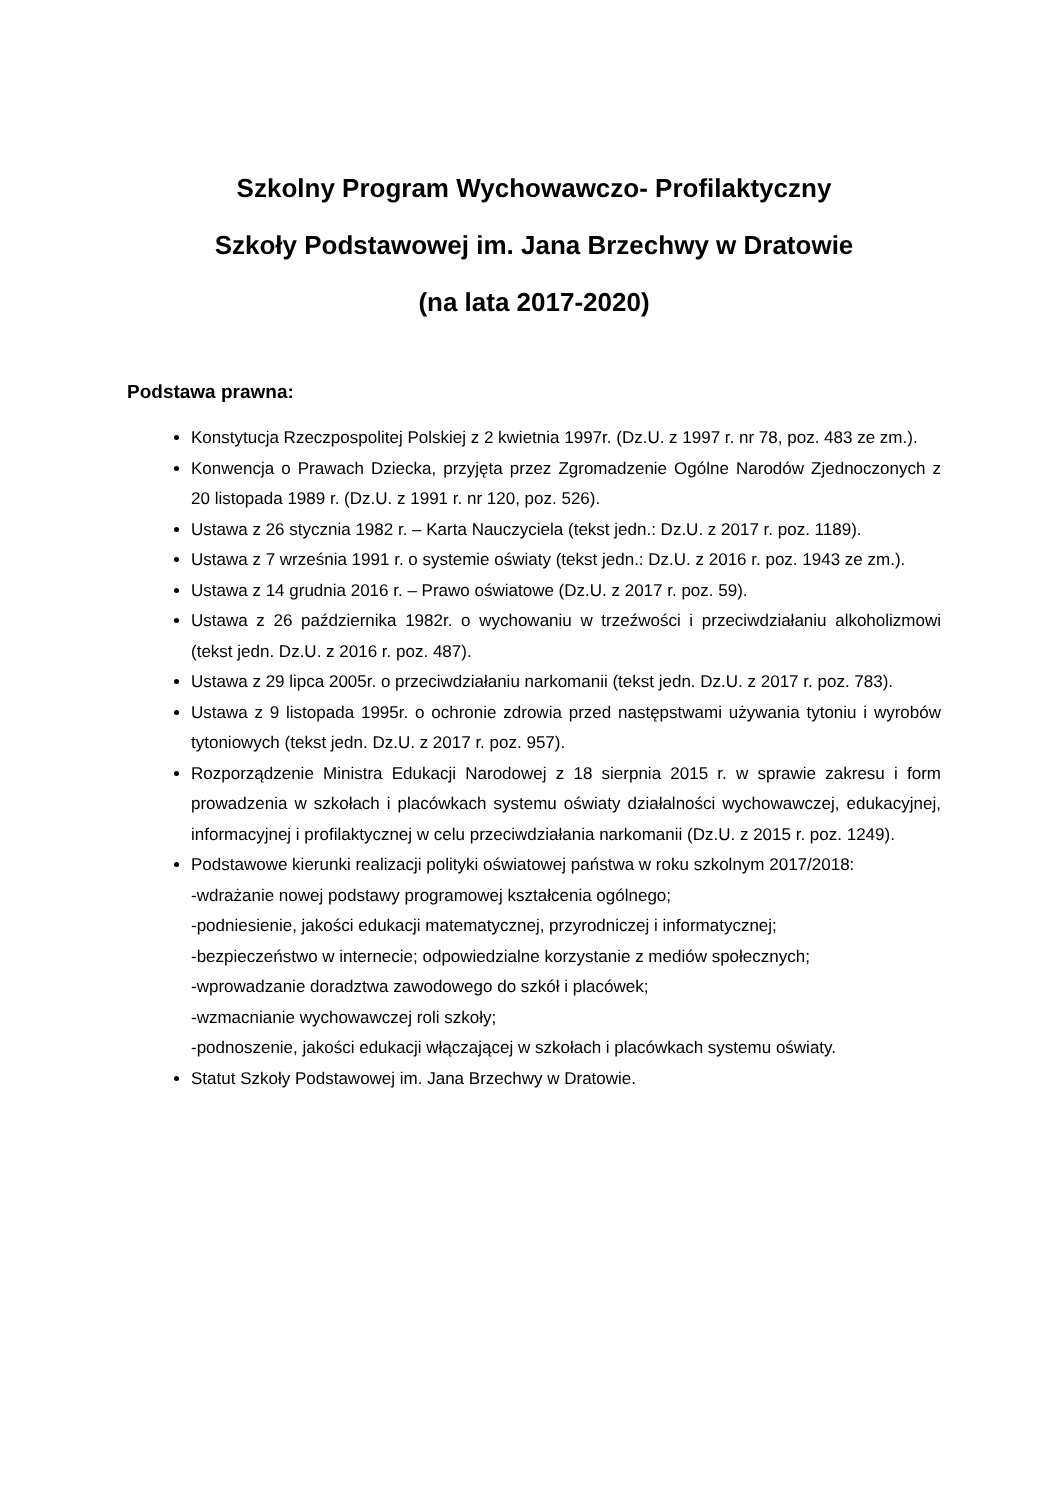Szkolny Program Wychowawczo- Profilaktyczny
Szkoły Podstawowej im. Jana Brzechwy w Dratowie
(na lata 2017-2020)
Podstawa prawna:
Konstytucja Rzeczpospolitej Polskiej z 2 kwietnia 1997r. (Dz.U. z 1997 r. nr 78, poz. 483 ze zm.).
Konwencja o Prawach Dziecka, przyjęta przez Zgromadzenie Ogólne Narodów Zjednoczonych z 20 listopada 1989 r. (Dz.U. z 1991 r. nr 120, poz. 526).
Ustawa z 26 stycznia 1982 r. – Karta Nauczyciela (tekst jedn.: Dz.U. z 2017 r. poz. 1189).
Ustawa z 7 września 1991 r. o systemie oświaty (tekst jedn.: Dz.U. z 2016 r. poz. 1943 ze zm.).
Ustawa z 14 grudnia 2016 r. – Prawo oświatowe (Dz.U. z 2017 r. poz. 59).
Ustawa z 26 października 1982r. o wychowaniu w trzeźwości i przeciwdziałaniu alkoholizmowi (tekst jedn. Dz.U. z 2016 r. poz. 487).
Ustawa z 29 lipca 2005r. o przeciwdziałaniu narkomanii (tekst jedn. Dz.U. z 2017 r. poz. 783).
Ustawa z 9 listopada 1995r. o ochronie zdrowia przed następstwami używania tytoniu i wyrobów tytoniowych (tekst jedn. Dz.U. z 2017 r. poz. 957).
Rozporządzenie Ministra Edukacji Narodowej z 18 sierpnia 2015 r. w sprawie zakresu i form prowadzenia w szkołach i placówkach systemu oświaty działalności wychowawczej, edukacyjnej, informacyjnej i profilaktycznej w celu przeciwdziałania narkomanii (Dz.U. z 2015 r. poz. 1249).
Podstawowe kierunki realizacji polityki oświatowej państwa w roku szkolnym 2017/2018:
-wdrażanie nowej podstawy programowej kształcenia ogólnego;
-podniesienie, jakości edukacji matematycznej, przyrodniczej i informatycznej;
-bezpieczeństwo w internecie; odpowiedzialne korzystanie z mediów społecznych;
-wprowadzanie doradztwa zawodowego do szkół i placówek;
-wzmacnianie wychowawczej roli szkoły;
-podnoszenie, jakości edukacji włączającej w szkołach i placówkach systemu oświaty.
Statut Szkoły Podstawowej im. Jana Brzechwy w Dratowie.